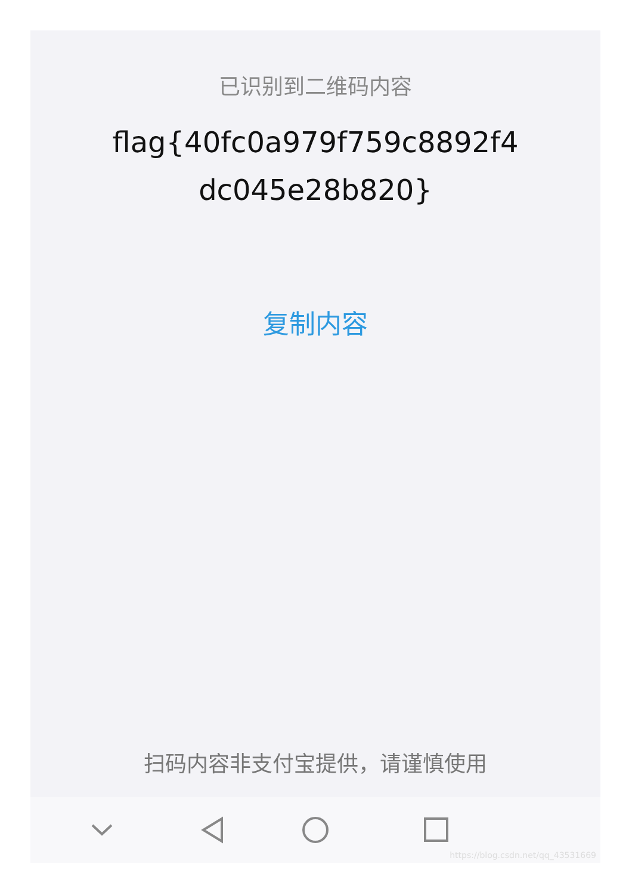已识别到二维码内容
flag{40fc0a979f759c8892f4 dc045e28b820}
复制内容
扫码内容非支付宝提供，请谨慎使用
https://blog.csdn.net/qq_43531669